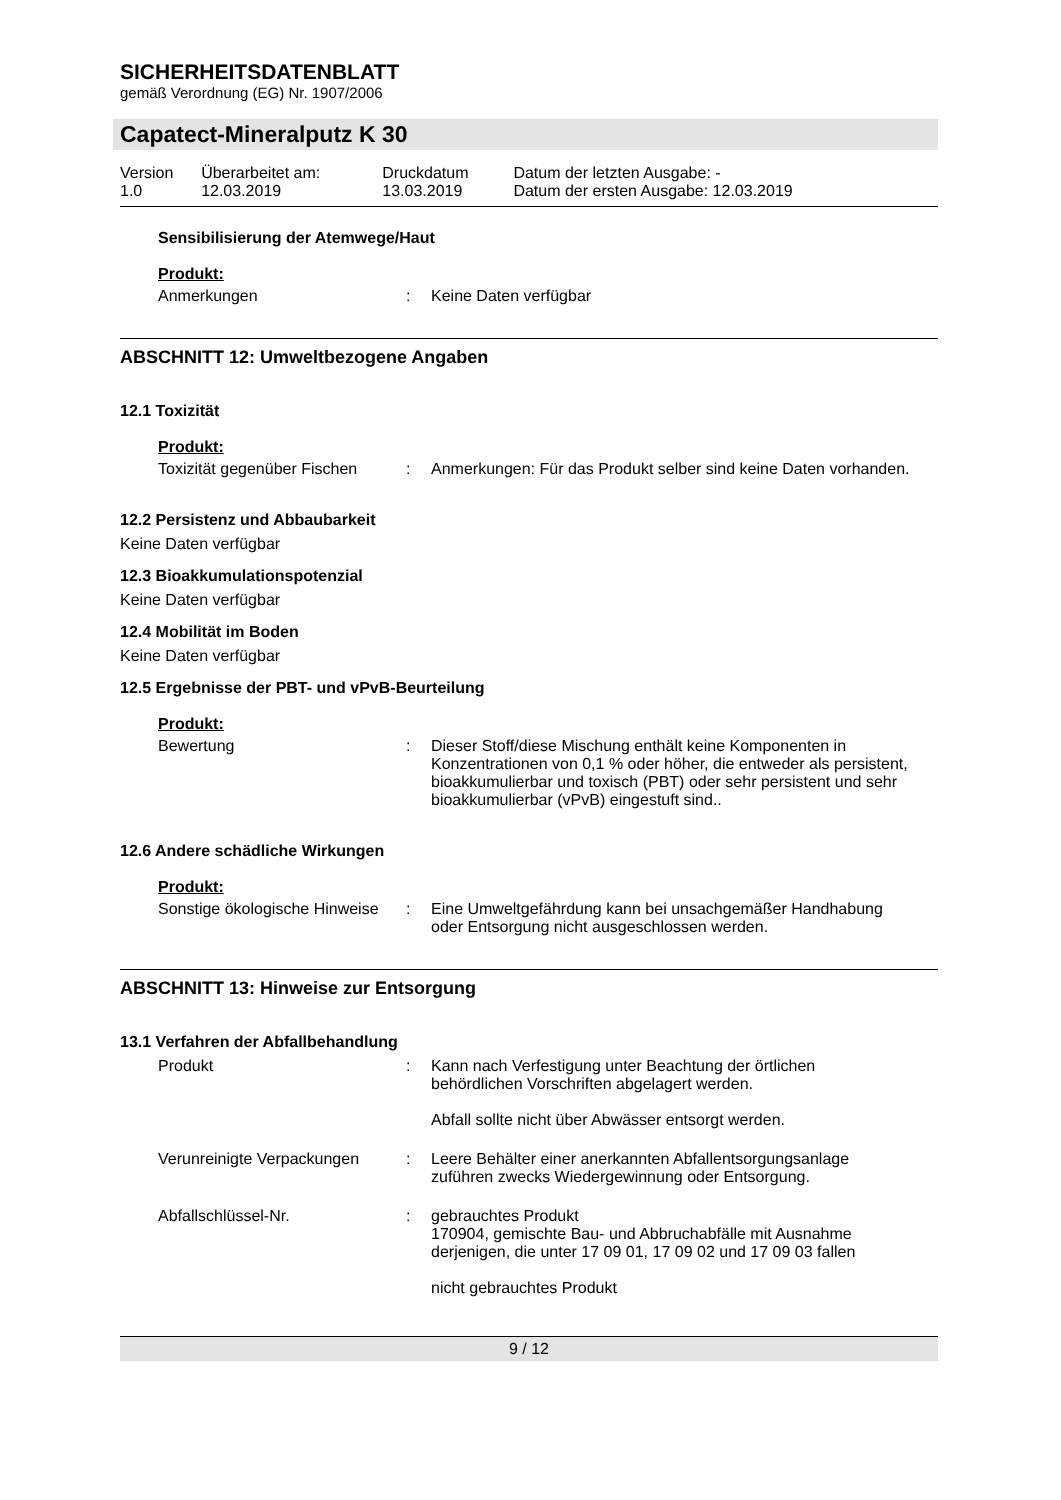SICHERHEITSDATENBLATT
gemäß Verordnung (EG) Nr. 1907/2006
Capatect-Mineralputz K 30
| Version 1.0 | Überarbeitet am: 12.03.2019 | Druckdatum 13.03.2019 | Datum der letzten Ausgabe: - Datum der ersten Ausgabe: 12.03.2019 |
Sensibilisierung der Atemwege/Haut
Produkt:
| Anmerkungen | : | Keine Daten verfügbar |
ABSCHNITT 12: Umweltbezogene Angaben
12.1 Toxizität
Produkt:
| Toxizität gegenüber Fischen | : | Anmerkungen: Für das Produkt selber sind keine Daten vorhanden. |
12.2 Persistenz und Abbaubarkeit
Keine Daten verfügbar
12.3 Bioakkumulationspotenzial
Keine Daten verfügbar
12.4 Mobilität im Boden
Keine Daten verfügbar
12.5 Ergebnisse der PBT- und vPvB-Beurteilung
Produkt:
| Bewertung | : | Dieser Stoff/diese Mischung enthält keine Komponenten in Konzentrationen von 0,1 % oder höher, die entweder als persistent, bioakkumulierbar und toxisch (PBT) oder sehr persistent und sehr bioakkumulierbar (vPvB) eingestuft sind.. |
12.6 Andere schädliche Wirkungen
Produkt:
| Sonstige ökologische Hinweise | : | Eine Umweltgefährdung kann bei unsachgemäßer Handhabung oder Entsorgung nicht ausgeschlossen werden. |
ABSCHNITT 13: Hinweise zur Entsorgung
13.1 Verfahren der Abfallbehandlung
| Produkt | : | Kann nach Verfestigung unter Beachtung der örtlichen behördlichen Vorschriften abgelagert werden. Abfall sollte nicht über Abwässer entsorgt werden. |
| Verunreinigte Verpackungen | : | Leere Behälter einer anerkannten Abfallentsorgungsanlage zuführen zwecks Wiedergewinnung oder Entsorgung. |
| Abfallschlüssel-Nr. | : | gebrauchtes Produkt 170904, gemischte Bau- und Abbruchabfälle mit Ausnahme derjenigen, die unter 17 09 01, 17 09 02 und 17 09 03 fallen nicht gebrauchtes Produkt |
9 / 12